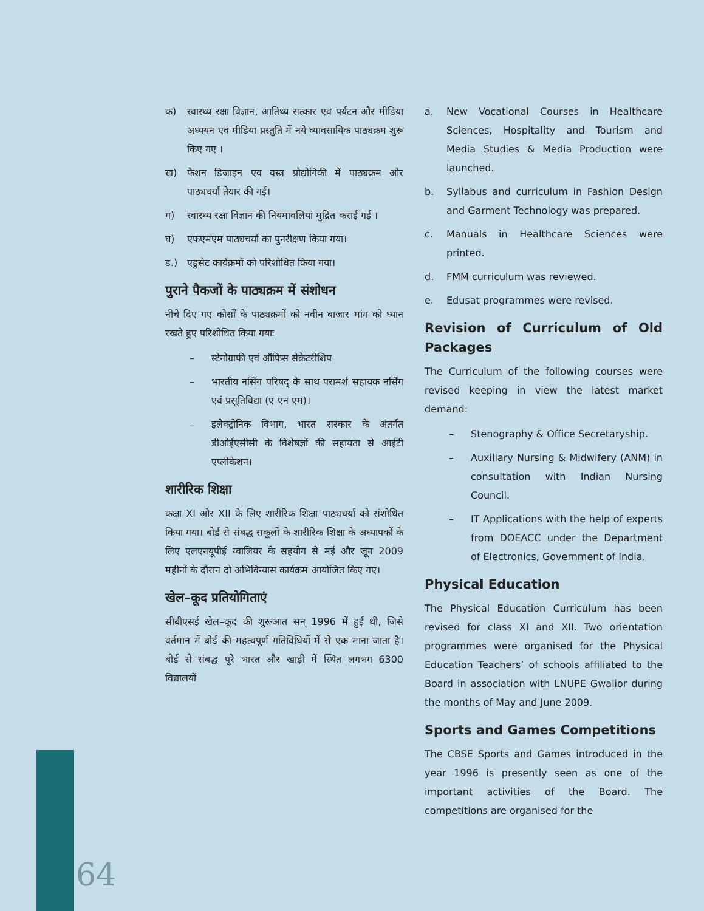क) स्वास्थ्य रक्षा विज्ञान, आतिथ्य सत्कार एवं पर्यटन और मीडिया अध्ययन एवं मीडिया प्रस्तुति में नये व्यावसायिक पाठ्यक्रम शुरू किए गए ।
ख) फैशन डिजाइन एव वस्त्र प्रौद्योगिकी में पाठ्यक्रम और पाठ्यचर्या तैयार की गई।
ग) स्वास्थ्य रक्षा विज्ञान की नियमावलियां मुद्रित कराई गई ।
घ) एफएमएम पाठ्यचर्या का पुनरीक्षण किया गया।
ड.) एडुसेट कार्यक्रमों को परिशोधित किया गया।
पुराने पैकजों के पाठ्यक्रम में संशोधन
नीचे दिए गए कोर्सों के पाठ्यक्रमों को नवीन बाजार मांग को ध्यान रखते हुए परिशोधित किया गयाः
– स्टेनोग्राफी एवं ऑफिस सेक्रेटरीशिप
– भारतीय नर्सिंग परिषद् के साथ परामर्श सहायक नर्सिंग एवं प्रसूतिविद्या (ए एन एम)।
– इलेक्ट्रोनिक विभाग, भारत सरकार के अंतर्गत डीओईएसीसी के विशेषज्ञों की सहायता से आईटी एप्लीकेशन।
शारीरिक शिक्षा
कक्षा XI और XII के लिए शारीरिक शिक्षा पाठ्यचर्या को संशोधित किया गया। बोर्ड से संबद्ध सकूलों के शारीरिक शिक्षा के अध्यापकों के लिए एलएनयूपीई ग्वालियर के सहयोग से मई और जून 2009 महीनों के दौरान दो अभिविन्यास कार्यक्रम आयोजित किए गए।
खेल–कूद प्रतियोगिताएं
सीबीएसई खेल–कूद की शुरूआत सन् 1996 में हुई थी, जिसे वर्तमान में बोर्ड की महत्वपूर्ण गतिविधियों में से एक माना जाता है। बोर्ड से संबद्ध पूरे भारत और खाड़ी में स्थित लगभग 6300 विद्यालयों
a. New Vocational Courses in Healthcare Sciences, Hospitality and Tourism and Media Studies & Media Production were launched.
b. Syllabus and curriculum in Fashion Design and Garment Technology was prepared.
c. Manuals in Healthcare Sciences were printed.
d. FMM curriculum was reviewed.
e. Edusat programmes were revised.
Revision of Curriculum of Old Packages
The Curriculum of the following courses were revised keeping in view the latest market demand:
– Stenography & Office Secretaryship.
– Auxiliary Nursing & Midwifery (ANM) in consultation with Indian Nursing Council.
– IT Applications with the help of experts from DOEACC under the Department of Electronics, Government of India.
Physical Education
The Physical Education Curriculum has been revised for class XI and XII. Two orientation programmes were organised for the Physical Education Teachers’ of schools affiliated to the Board in association with LNUPE Gwalior during the months of May and June 2009.
Sports and Games Competitions
The CBSE Sports and Games introduced in the year 1996 is presently seen as one of the important activities of the Board. The competitions are organised for the
64